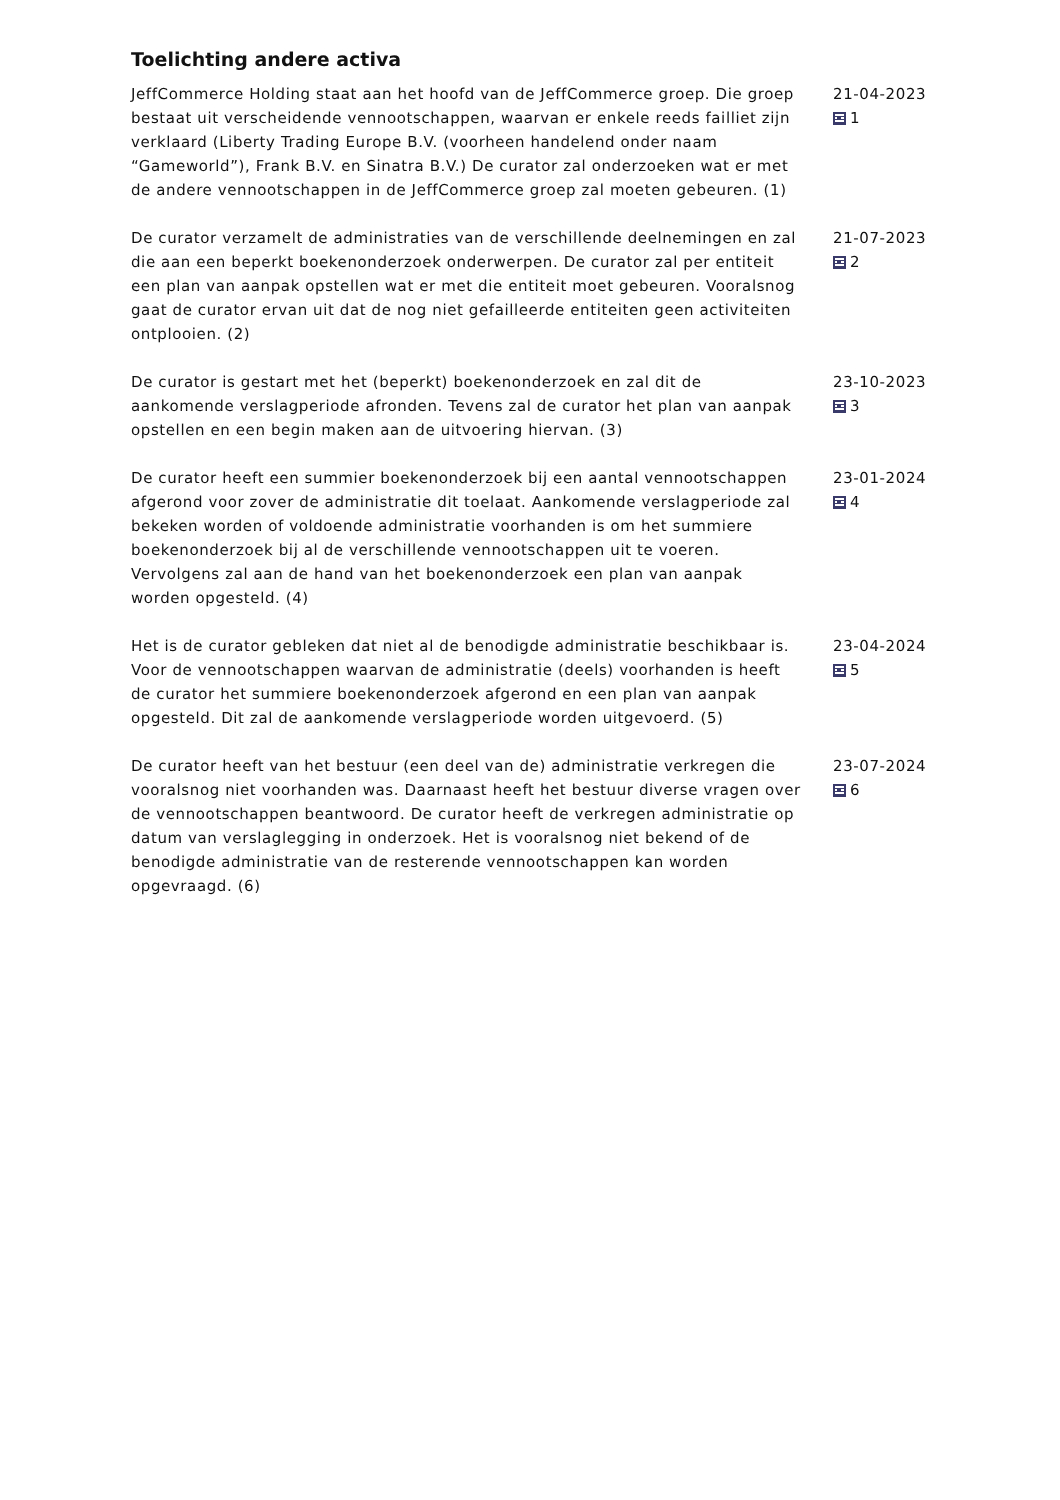Toelichting andere activa
JeffCommerce Holding staat aan het hoofd van de JeffCommerce groep. Die groep bestaat uit verscheidende vennootschappen, waarvan er enkele reeds failliet zijn verklaard (Liberty Trading Europe B.V. (voorheen handelend onder naam “Gameworld”), Frank B.V. en Sinatra B.V.) De curator zal onderzoeken wat er met de andere vennootschappen in de JeffCommerce groep zal moeten gebeuren. (1)
21-04-2023
1
De curator verzamelt de administraties van de verschillende deelnemingen en zal die aan een beperkt boekenonderzoek onderwerpen. De curator zal per entiteit een plan van aanpak opstellen wat er met die entiteit moet gebeuren. Vooralsnog gaat de curator ervan uit dat de nog niet gefailleerde entiteiten geen activiteiten ontplooien. (2)
21-07-2023
2
De curator is gestart met het (beperkt) boekenonderzoek en zal dit de aankomende verslagperiode afronden. Tevens zal de curator het plan van aanpak opstellen en een begin maken aan de uitvoering hiervan. (3)
23-10-2023
3
De curator heeft een summier boekenonderzoek bij een aantal vennootschappen afgerond voor zover de administratie dit toelaat. Aankomende verslagperiode zal bekeken worden of voldoende administratie voorhanden is om het summiere boekenonderzoek bij al de verschillende vennootschappen uit te voeren. Vervolgens zal aan de hand van het boekenonderzoek een plan van aanpak worden opgesteld. (4)
23-01-2024
4
Het is de curator gebleken dat niet al de benodigde administratie beschikbaar is. Voor de vennootschappen waarvan de administratie (deels) voorhanden is heeft de curator het summiere boekenonderzoek afgerond en een plan van aanpak opgesteld. Dit zal de aankomende verslagperiode worden uitgevoerd. (5)
23-04-2024
5
De curator heeft van het bestuur (een deel van de) administratie verkregen die vooralsnog niet voorhanden was. Daarnaast heeft het bestuur diverse vragen over de vennootschappen beantwoord. De curator heeft de verkregen administratie op datum van verslaglegging in onderzoek. Het is vooralsnog niet bekend of de benodigde administratie van de resterende vennootschappen kan worden opgevraagd. (6)
23-07-2024
6